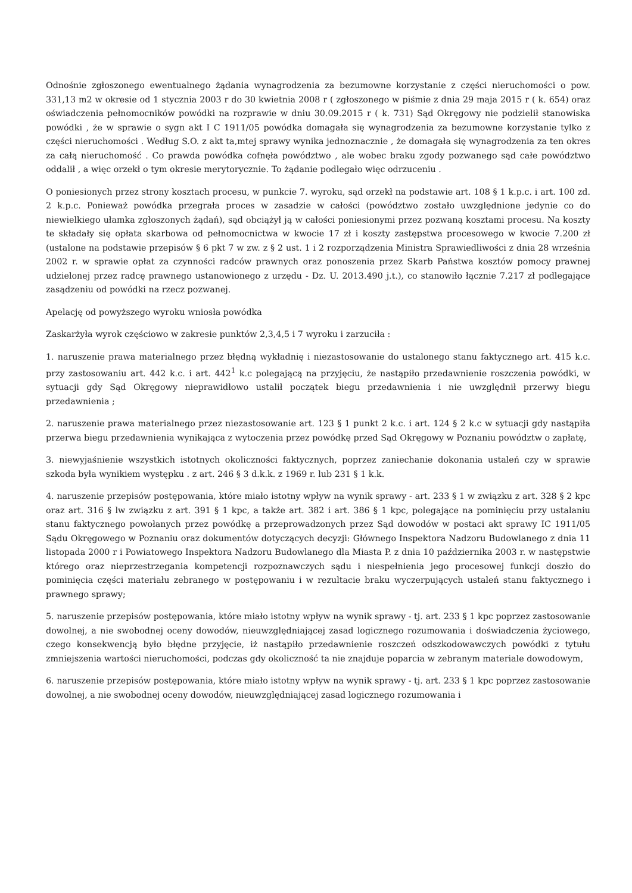Odnośnie zgłoszonego ewentualnego żądania wynagrodzenia za bezumowne korzystanie z części nieruchomości o pow. 331,13 m2 w okresie od 1 stycznia 2003 r do 30 kwietnia 2008 r ( zgłoszonego w piśmie z dnia 29 maja 2015 r ( k. 654) oraz oświadczenia pełnomocników powódki na rozprawie w dniu 30.09.2015 r ( k. 731) Sąd Okręgowy nie podzielił stanowiska powódki , że w sprawie o sygn akt I C 1911/05 powódka domagała się wynagrodzenia za bezumowne korzystanie tylko z części nieruchomości . Według S.O. z akt ta,mtej sprawy wynika jednoznacznie , że domagała się wynagrodzenia za ten okres za całą nieruchomość . Co prawda powódka cofnęła powództwo , ale wobec braku zgody pozwanego sąd całe powództwo oddalił , a więc orzekł o tym okresie merytorycznie. To żądanie podlegało więc odrzuceniu .
O poniesionych przez strony kosztach procesu, w punkcie 7. wyroku, sąd orzekł na podstawie art. 108 § 1 k.p.c. i art. 100 zd. 2 k.p.c. Ponieważ powódka przegrała proces w zasadzie w całości (powództwo zostało uwzględnione jedynie co do niewielkiego ułamka zgłoszonych żądań), sąd obciążył ją w całości poniesionymi przez pozwaną kosztami procesu. Na koszty te składały się opłata skarbowa od pełnomocnictwa w kwocie 17 zł i koszty zastępstwa procesowego w kwocie 7.200 zł (ustalone na podstawie przepisów § 6 pkt 7 w zw. z § 2 ust. 1 i 2 rozporządzenia Ministra Sprawiedliwości z dnia 28 września 2002 r. w sprawie opłat za czynności radców prawnych oraz ponoszenia przez Skarb Państwa kosztów pomocy prawnej udzielonej przez radcę prawnego ustanowionego z urzędu - Dz. U. 2013.490 j.t.), co stanowiło łącznie 7.217 zł podlegające zasądzeniu od powódki na rzecz pozwanej.
Apelację od powyższego wyroku wniosła powódka
Zaskarżyła wyrok częściowo w zakresie punktów 2,3,4,5 i 7 wyroku i zarzuciła :
1. naruszenie prawa materialnego przez błędną wykładnię i niezastosowanie do ustalonego stanu faktycznego art. 415 k.c. przy zastosowaniu art. 442 k.c. i art. 442<sup>1</sup> k.c polegającą na przyjęciu, że nastąpiło przedawnienie roszczenia powódki, w sytuacji gdy Sąd Okręgowy nieprawidłowo ustalił początek biegu przedawnienia i nie uwzględnił przerwy biegu przedawnienia ;
2. naruszenie prawa materialnego przez niezastosowanie art. 123 § 1 punkt 2 k.c. i art. 124 § 2 k.c w sytuacji gdy nastąpiła przerwa biegu przedawnienia wynikająca z wytoczenia przez powódkę przed Sąd Okręgowy w Poznaniu powództw o zapłatę,
3. niewyjaśnienie wszystkich istotnych okoliczności faktycznych, poprzez zaniechanie dokonania ustaleń czy w sprawie szkoda była wynikiem występku . z art. 246 § 3 d.k.k. z 1969 r. lub 231 § 1 k.k.
4. naruszenie przepisów postępowania, które miało istotny wpływ na wynik sprawy - art. 233 § 1 w związku z art. 328 § 2 kpc oraz art. 316 § lw związku z art. 391 § 1 kpc, a także art. 382 i art. 386 § 1 kpc, polegające na pominięciu przy ustalaniu stanu faktycznego powołanych przez powódkę a przeprowadzonych przez Sąd dowodów w postaci akt sprawy IC 1911/05 Sądu Okręgowego w Poznaniu oraz dokumentów dotyczących decyzji: Głównego Inspektora Nadzoru Budowlanego z dnia 11 listopada 2000 r i Powiatowego Inspektora Nadzoru Budowlanego dla Miasta P. z dnia 10 października 2003 r. w następstwie którego oraz nieprzestrzegania kompetencji rozpoznawczych sądu i niespełnienia jego procesowej funkcji doszło do pominięcia części materiału zebranego w postępowaniu i w rezultacie braku wyczerpujących ustaleń stanu faktycznego i prawnego sprawy;
5. naruszenie przepisów postępowania, które miało istotny wpływ na wynik sprawy - tj. art. 233 § 1 kpc poprzez zastosowanie dowolnej, a nie swobodnej oceny dowodów, nieuwzględniającej zasad logicznego rozumowania i doświadczenia życiowego, czego konsekwencją było błędne przyjęcie, iż nastąpiło przedawnienie roszczeń odszkodowawczych powódki z tytułu zmniejszenia wartości nieruchomości, podczas gdy okoliczność ta nie znajduje poparcia w zebranym materiale dowodowym,
6. naruszenie przepisów postępowania, które miało istotny wpływ na wynik sprawy - tj. art. 233 § 1 kpc poprzez zastosowanie dowolnej, a nie swobodnej oceny dowodów, nieuwzględniającej zasad logicznego rozumowania i